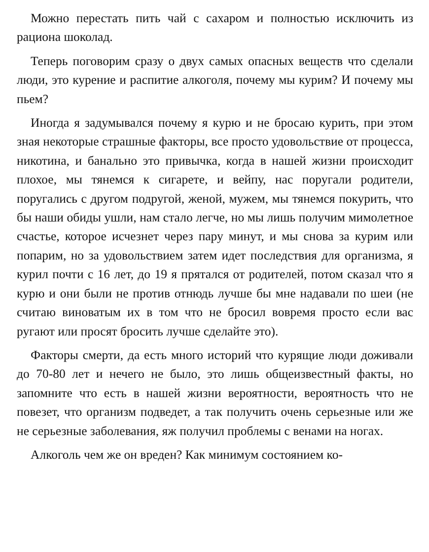Можно перестать пить чай с сахаром и полностью исключить из рациона шоколад.
Теперь поговорим сразу о двух самых опасных веществ что сделали люди, это курение и распитие алкоголя, почему мы курим? И почему мы пьем?
Иногда я задумывался почему я курю и не бросаю курить, при этом зная некоторые страшные факторы, все просто удовольствие от процесса, никотина, и банально это привычка, когда в нашей жизни происходит плохое, мы тянемся к сигарете, и вейпу, нас поругали родители, поругались с другом подругой, женой, мужем, мы тянемся покурить, что бы наши обиды ушли, нам стало легче, но мы лишь получим мимолетное счастье, которое исчезнет через пару минут, и мы снова за курим или попарим, но за удовольствием затем идет последствия для организма, я курил почти с 16 лет, до 19 я прятался от родителей, потом сказал что я курю и они были не против отнюдь лучше бы мне надавали по шеи (не считаю виноватым их в том что не бросил вовремя просто если вас ругают или просят бросить лучше сделайте это).
Факторы смерти, да есть много историй что курящие люди доживали до 70-80 лет и нечего не было, это лишь общеизвестный факты, но запомните что есть в нашей жизни вероятности, вероятность что не повезет, что организм подведет, а так получить очень серьезные или же не серьезные заболевания, яж получил проблемы с венами на ногах.
Алкоголь чем же он вреден? Как минимум состоянием ко-